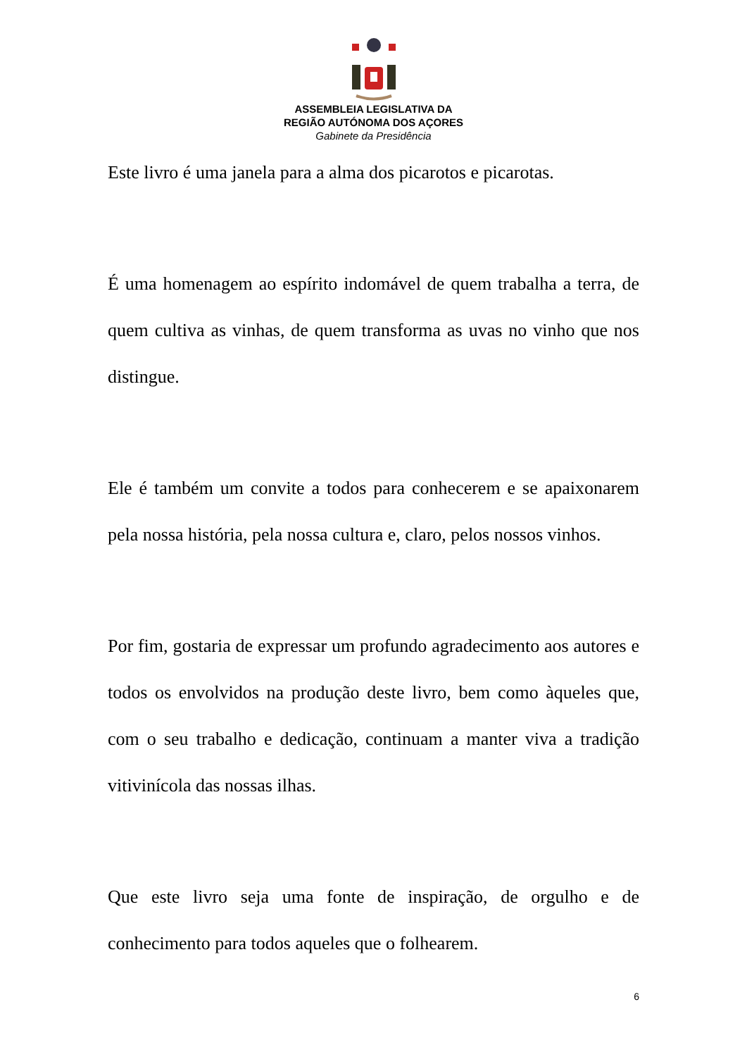ASSEMBLEIA LEGISLATIVA DA
REGIÃO AUTÓNOMA DOS AÇORES
Gabinete da Presidência
Este livro é uma janela para a alma dos picarotos e picarotas.
É uma homenagem ao espírito indomável de quem trabalha a terra, de quem cultiva as vinhas, de quem transforma as uvas no vinho que nos distingue.
Ele é também um convite a todos para conhecerem e se apaixonarem pela nossa história, pela nossa cultura e, claro, pelos nossos vinhos.
Por fim, gostaria de expressar um profundo agradecimento aos autores e todos os envolvidos na produção deste livro, bem como àqueles que, com o seu trabalho e dedicação, continuam a manter viva a tradição vitivinícola das nossas ilhas.
Que este livro seja uma fonte de inspiração, de orgulho e de conhecimento para todos aqueles que o folhearem.
6